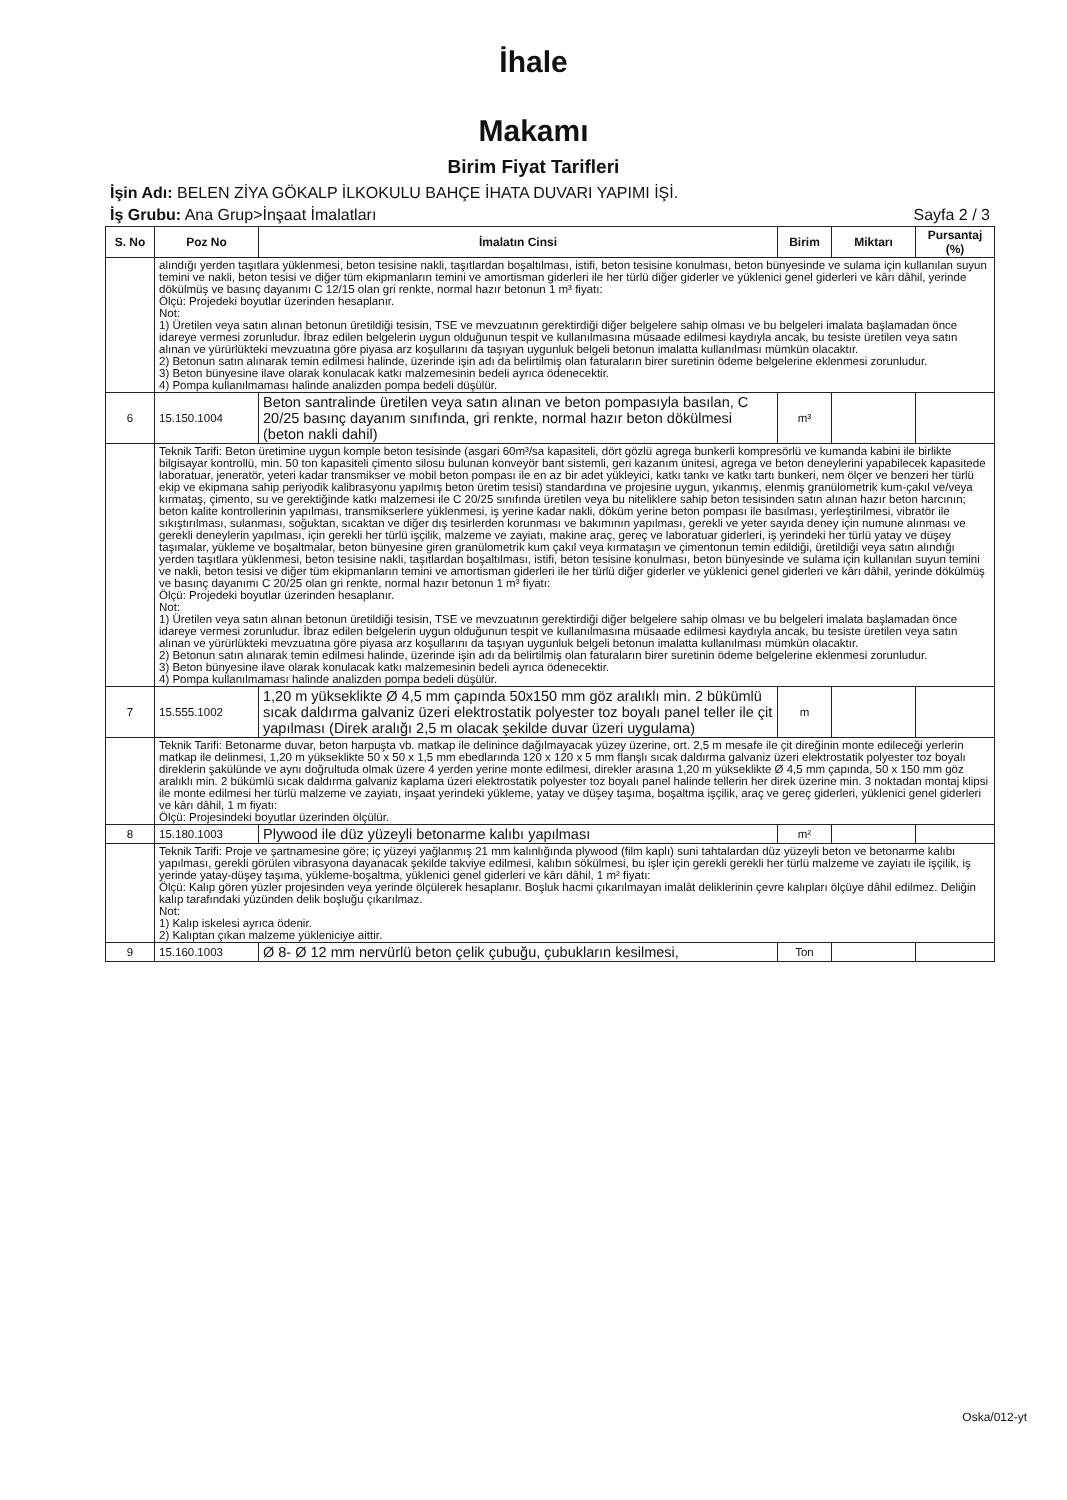İhale
Makamı
Birim Fiyat Tarifleri
İşin Adı: BELEN ZİYA GÖKALP İLKOKULU BAHÇE İHATA DUVARI YAPIMI İŞİ.
İş Grubu: Ana Grup>İnşaat İmalatları Sayfa 2 / 3
| S. No | Poz No | İmalatın Cinsi | Birim | Miktarı | Pursantaj (%) |
| --- | --- | --- | --- | --- | --- |
| | alındığı yerden taşıtlara yüklenmesi, beton tesisine nakli, taşıtlardan boşaltılması, istifi, beton tesisine konulması, beton bünyesinde ve sulama için kullanılan suyun temini ve nakli, beton tesisi ve diğer tüm ekipmanların temini ve amortisman giderleri ile her türlü diğer giderler ve yüklenici genel giderleri ve kârı dâhil, yerinde dökülmüş ve basınç dayanımı C 12/15 olan gri renkte, normal hazır betonun 1 m³ fiyatı: Ölçü: Projedeki boyutlar üzerinden hesaplanır. Not: 1) Üretilen veya satın alınan betonun üretildiği tesisin, TSE ve mevzuatının gerektirdiği diğer belgelere sahip olması ve bu belgeleri imalata başlamadan önce idareye vermesi zorunludur. İbraz edilen belgelerin uygun olduğunun tespit ve kullanılmasına müsaade edilmesi kaydıyla ancak, bu tesiste üretilen veya satın alınan ve yürürlükteki mevzuatına göre piyasa arz koşullarını da taşıyan uygunluk belgeli betonun imalatta kullanılması mümkün olacaktır. 2) Betonun satın alınarak temin edilmesi halinde, üzerinde işin adı da belirtilmiş olan faturaların birer suretinin ödeme belgelerine eklenmesi zorunludur. 3) Beton bünyesine ilave olarak konulacak katkı malzemesinin bedeli ayrıca ödenecektir. 4) Pompa kullanılmaması halinde analizden pompa bedeli düşülür. | | | | |
| 6 | 15.150.1004 | Beton santralinde üretilen veya satın alınan ve beton pompasıyla basılan, C 20/25 basınç dayanım sınıfında, gri renkte, normal hazır beton dökülmesi (beton nakli dahil) | m³ | | |
| | Teknik Tarifi: Beton üretimine uygun komple beton tesisinde (asgari 60m³/sa kapasiteli, dört gözlü agrega bunkerli kompresörlü ve kumanda kabini ile birlikte bilgisayar kontrollü, min. 50 ton kapasiteli çimento silosu bulunan konveyör bant sistemli, geri kazanım ünitesi, agrega ve beton deneylerini yapabilecek kapasitede laboratuar, jeneratör, yeteri kadar transmikser ve mobil beton pompası ile en az bir adet yükleyici, katkı tankı ve katkı tartı bunkeri, nem ölçer ve benzeri her türlü ekip ve ekipmana sahip periyodik kalibrasyonu yapılmış beton üretim tesisi) standardına ve projesine uygun, yıkanmış, elenmiş granülometrik kum-çakıl ve/veya kırmataş, çimento, su ve gerektiğinde katkı malzemesi ile C 20/25 sınıfında üretilen veya bu niteliklere sahip beton tesisinden satın alınan hazır beton harcının; beton kalite kontrollerinin yapılması, transmikserlere yüklenmesi, iş yerine kadar nakli, döküm yerine beton pompası ile basılması, yerleştirilmesi, vibratör ile sıkıştırılması, sulanması, soğuktan, sıcaktan ve diğer dış tesirlerden korunması ve bakımının yapılması, gerekli ve yeter sayıda deney için numune alınması ve gerekli deneylerin yapılması, için gerekli her türlü işçilik, malzeme ve zayiatı, makine araç, gereç ve laboratuar giderleri, iş yerindeki her türlü yatay ve düşey taşımalar, yükleme ve boşaltmalar, beton bünyesine giren granülometrik kum çakıl veya kırmataşın ve çimentonun temin edildiği, üretildiği veya satın alındığı yerden taşıtlara yüklenmesi, beton tesisine nakli, taşıtlardan boşaltılması, istifi, beton tesisine konulması, beton bünyesinde ve sulama için kullanılan suyun temini ve nakli, beton tesisi ve diğer tüm ekipmanların temini ve amortisman giderleri ile her türlü diğer giderler ve yüklenici genel giderleri ve kârı dâhil, yerinde dökülmüş ve basınç dayanımı C 20/25 olan gri renkte, normal hazır betonun 1 m³ fiyatı: Ölçü: Projedeki boyutlar üzerinden hesaplanır. Not: 1) Üretilen veya satın alınan betonun üretildiği tesisin, TSE ve mevzuatının gerektirdiği diğer belgelere sahip olması ve bu belgeleri imalata başlamadan önce idareye vermesi zorunludur. İbraz edilen belgelerin uygun olduğunun tespit ve kullanılmasına müsaade edilmesi kaydıyla ancak, bu tesiste üretilen veya satın alınan ve yürürlükteki mevzuatına göre piyasa arz koşullarını da taşıyan uygunluk belgeli betonun imalatta kullanılması mümkün olacaktır. 2) Betonun satın alınarak temin edilmesi halinde, üzerinde işin adı da belirtilmiş olan faturaların birer suretinin ödeme belgelerine eklenmesi zorunludur. 3) Beton bünyesine ilave olarak konulacak katkı malzemesinin bedeli ayrıca ödenecektir. 4) Pompa kullanılmaması halinde analizden pompa bedeli düşülür. | | | | |
| 7 | 15.555.1002 | 1,20 m yükseklikte Ø 4,5 mm çapında 50x150 mm göz aralıklı min. 2 bükümlü sıcak daldırma galvaniz üzeri elektrostatik polyester toz boyalı panel teller ile çit yapılması (Direk aralığı 2,5 m olacak şekilde duvar üzeri uygulama) | m | | |
| | Teknik Tarifi: Betonarme duvar, beton harpuşta vb. matkap ile delinince dağılmayacak yüzey üzerine, ort. 2,5 m mesafe ile çit direğinin monte edileceği yerlerin matkap ile delinmesi, 1,20 m yükseklikte 50 x 50 x 1,5 mm ebedlarında 120 x 120 x 5 mm flanşlı sıcak daldırma galvaniz üzeri elektrostatik polyester toz boyalı direklerin şakülünde ve aynı doğrultuda olmak üzere 4 yerden yerine monte edilmesi, direkler arasına 1,20 m yükseklikte Ø 4,5 mm çapında, 50 x 150 mm göz aralıklı min. 2 bükümlü sıcak daldırma galvaniz kaplama üzeri elektrostatik polyester toz boyalı panel halinde tellerin her direk üzerine min. 3 noktadan montaj klipsi ile monte edilmesi her türlü malzeme ve zayiatı, inşaat yerindeki yükleme, yatay ve düşey taşıma, boşaltma işçilik, araç ve gereç giderleri, yüklenici genel giderleri ve kârı dâhil, 1 m fiyatı: Ölçü: Projesindeki boyutlar üzerinden ölçülür. | | | | |
| 8 | 15.180.1003 | Plywood ile düz yüzeyli betonarme kalıbı yapılması | m² | | |
| | Teknik Tarifi: Proje ve şartnamesine göre; iç yüzeyi yağlanmış 21 mm kalınlığında plywood (film kaplı) suni tahtalardan düz yüzeyli beton ve betonarme kalıbı yapılması, gerekli görülen vibrasyona dayanacak şekilde takviye edilmesi, kalıbın sökülmesi, bu işler için gerekli gerekli her türlü malzeme ve zayiatı ile işçilik, iş yerinde yatay-düşey taşıma, yükleme-boşaltma, yüklenici genel giderleri ve kârı dâhil, 1 m² fiyatı: Ölçü: Kalıp gören yüzler projesinden veya yerinde ölçülerek hesaplanır. Boşluk hacmi çıkarılmayan imalât deliklerinin çevre kalıpları ölçüye dâhil edilmez. Deliğin kalıp tarafındaki yüzünden delik boşluğu çıkarılmaz. Not: 1) Kalıp iskelesi ayrıca ödenir. 2) Kalıptan çıkan malzeme yükleniciye aittir. | | | | |
| 9 | 15.160.1003 | Ø 8- Ø 12 mm nervürlü beton çelik çubuğu, çubukların kesilmesi, | Ton | | |
Oska/012-yt